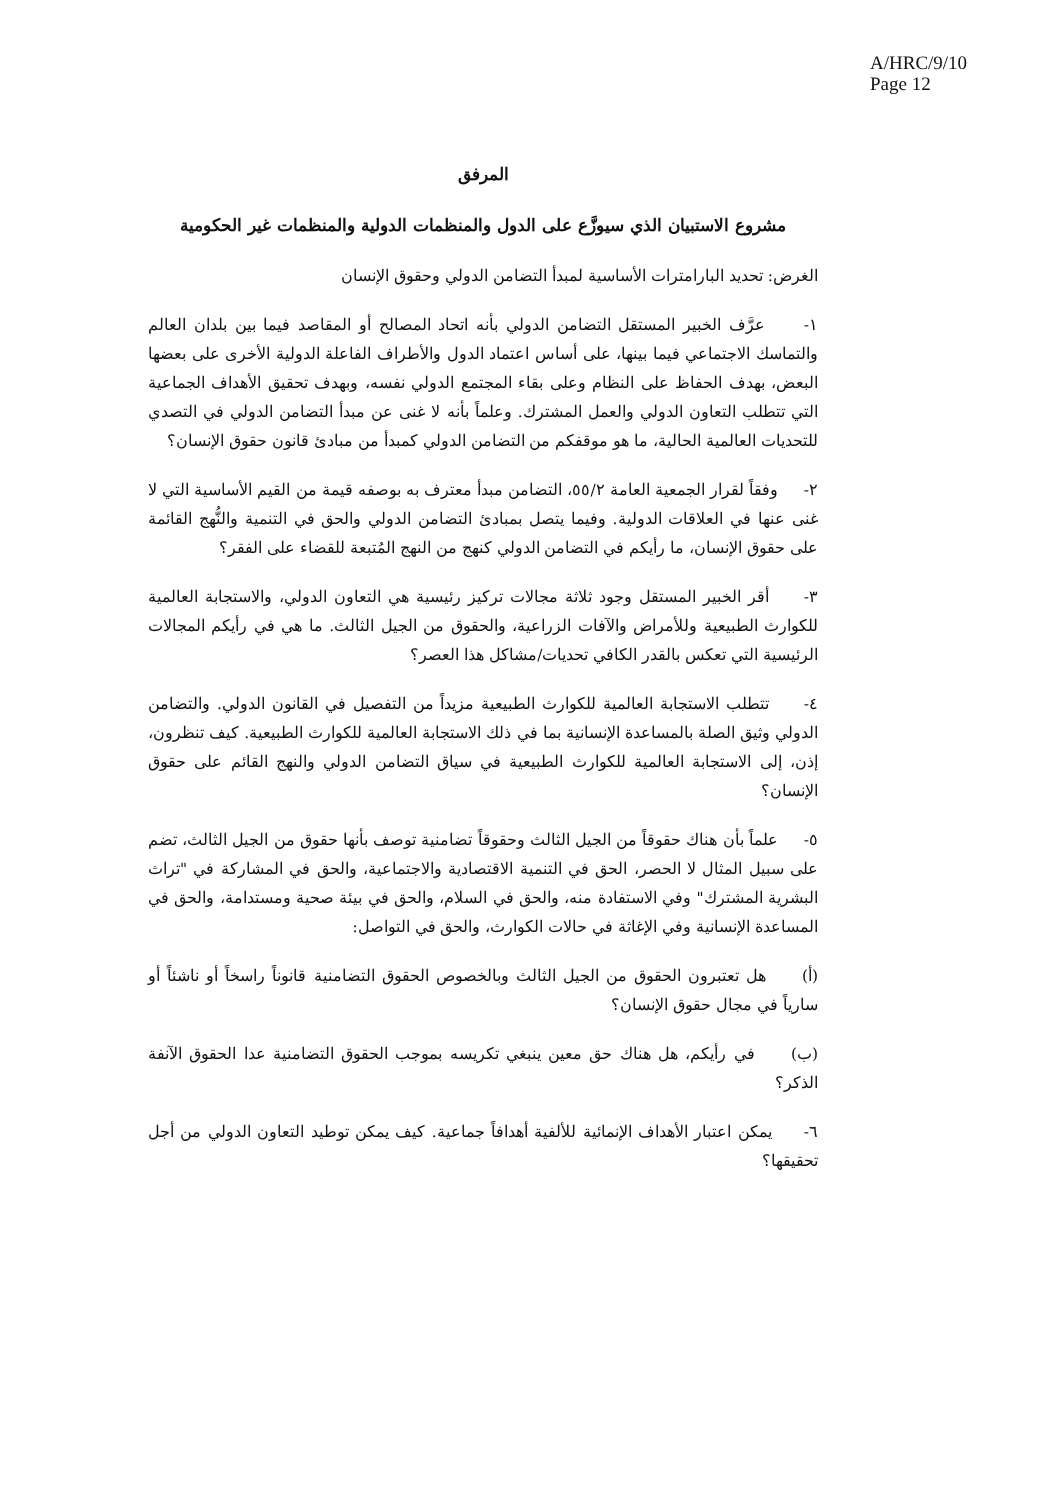A/HRC/9/10
Page 12
المرفق
مشروع الاستبيان الذي سيوزَّع على الدول والمنظمات الدولية والمنظمات غير الحكومية
الغرض: تحديد البارامترات الأساسية لمبدأ التضامن الدولي وحقوق الإنسان
١- عرَّف الخبير المستقل التضامن الدولي بأنه اتحاد المصالح أو المقاصد فيما بين بلدان العالم والتماسك الاجتماعي فيما بينها، على أساس اعتماد الدول والأطراف الفاعلة الدولية الأخرى على بعضها البعض، بهدف الحفاظ على النظام وعلى بقاء المجتمع الدولي نفسه، وبهدف تحقيق الأهداف الجماعية التي تتطلب التعاون الدولي والعمل المشترك. وعلماً بأنه لا غنى عن مبدأ التضامن الدولي في التصدي للتحديات العالمية الحالية، ما هو موقفكم من التضامن الدولي كمبدأ من مبادئ قانون حقوق الإنسان؟
٢- وفقاً لقرار الجمعية العامة ٥٥/٢، التضامن مبدأ معترف به بوصفه قيمة من القيم الأساسية التي لا غنى عنها في العلاقات الدولية. وفيما يتصل بمبادئ التضامن الدولي والحق في التنمية والنُّهج القائمة على حقوق الإنسان، ما رأيكم في التضامن الدولي كنهج من النهج المُتبعة للقضاء على الفقر؟
٣- أقر الخبير المستقل وجود ثلاثة مجالات تركيز رئيسية هي التعاون الدولي، والاستجابة العالمية للكوارث الطبيعية وللأمراض والآفات الزراعية، والحقوق من الجيل الثالث. ما هي في رأيكم المجالات الرئيسية التي تعكس بالقدر الكافي تحديات/مشاكل هذا العصر؟
٤- تتطلب الاستجابة العالمية للكوارث الطبيعية مزيداً من التفصيل في القانون الدولي. والتضامن الدولي وثيق الصلة بالمساعدة الإنسانية بما في ذلك الاستجابة العالمية للكوارث الطبيعية. كيف تنظرون، إذن، إلى الاستجابة العالمية للكوارث الطبيعية في سياق التضامن الدولي والنهج القائم على حقوق الإنسان؟
٥- علماً بأن هناك حقوقاً من الجيل الثالث وحقوقاً تضامنية توصف بأنها حقوق من الجيل الثالث، تضم على سبيل المثال لا الحصر، الحق في التنمية الاقتصادية والاجتماعية، والحق في المشاركة في "تراث البشرية المشترك" وفي الاستفادة منه، والحق في السلام، والحق في بيئة صحية ومستدامة، والحق في المساعدة الإنسانية وفي الإغاثة في حالات الكوارث، والحق في التواصل:
(أ) هل تعتبرون الحقوق من الجيل الثالث وبالخصوص الحقوق التضامنية قانوناً راسخاً أو ناشئاً أو سارياً في مجال حقوق الإنسان؟
(ب) في رأيكم، هل هناك حق معين ينبغي تكريسه بموجب الحقوق التضامنية عدا الحقوق الآنفة الذكر؟
٦- يمكن اعتبار الأهداف الإنمائية للألفية أهدافاً جماعية. كيف يمكن توطيد التعاون الدولي من أجل تحقيقها؟